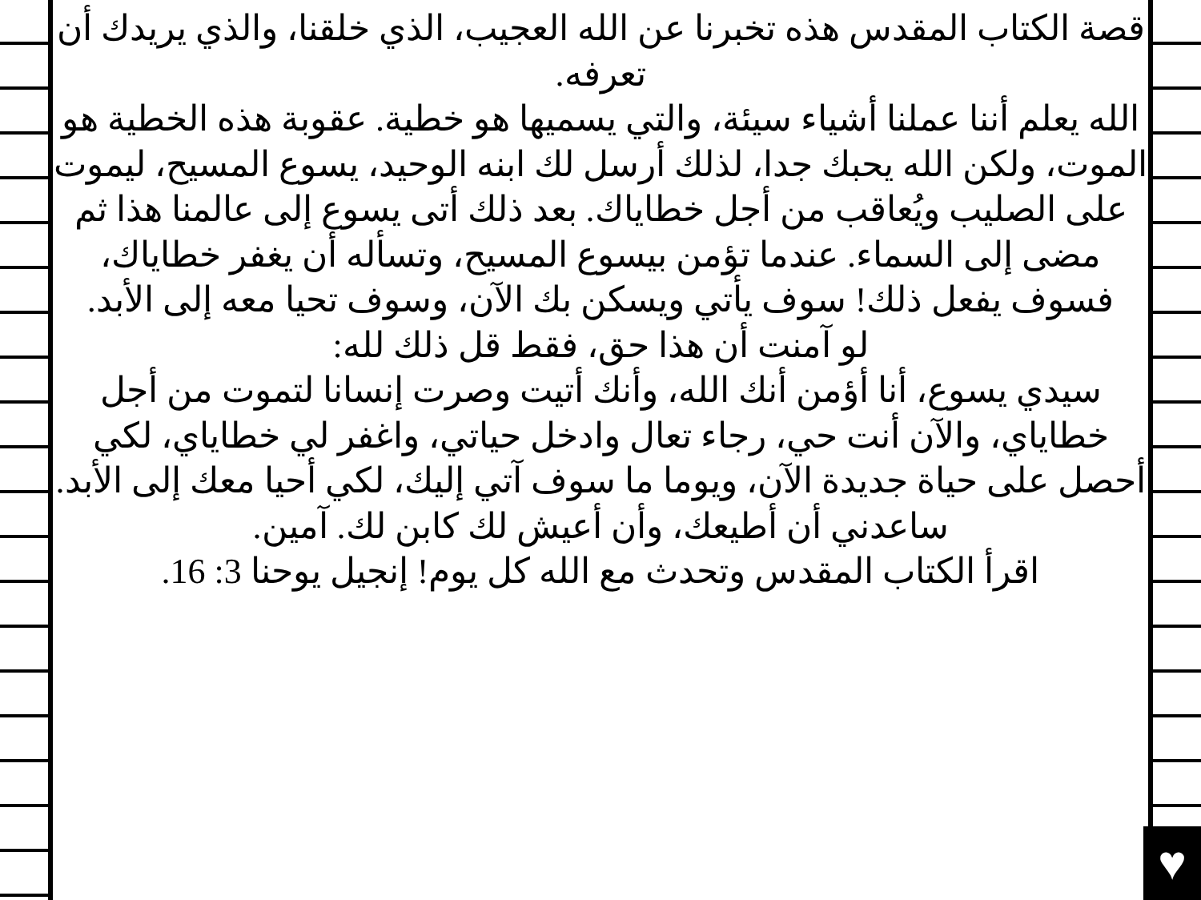♥
قصة الكتاب المقدس هذه تخبرنا عن الله العجيب، الذي خلقنا، والذي يريدك أن تعرفه.
الله يعلم أننا عملنا أشياء سيئة، والتي يسميها هو خطية. عقوبة هذه الخطية هو الموت، ولكن الله يحبك جدا، لذلك أرسل لك ابنه الوحيد، يسوع المسيح، ليموت على الصليب ويُعاقب من أجل خطاياك. بعد ذلك أتى يسوع إلى عالمنا هذا ثم مضى إلى السماء. عندما تؤمن بيسوع المسيح، وتسأله أن يغفر خطاياك، فسوف يفعل ذلك! سوف يأتي ويسكن بك الآن، وسوف تحيا معه إلى الأبد.
لو آمنت أن هذا حق، فقط قل ذلك لله:
سيدي يسوع، أنا أؤمن أنك الله، وأنك أتيت وصرت إنسانا لتموت من أجل خطاياي، والآن أنت حي، رجاء تعال وادخل حياتي، واغفر لي خطاياي، لكي أحصل على حياة جديدة الآن، ويوما ما سوف آتي إليك، لكي أحيا معك إلى الأبد. ساعدني أن أطيعك، وأن أعيش لك كابن لك. آمين.
اقرأ الكتاب المقدس وتحدث مع الله كل يوم! إنجيل يوحنا 3: 16.